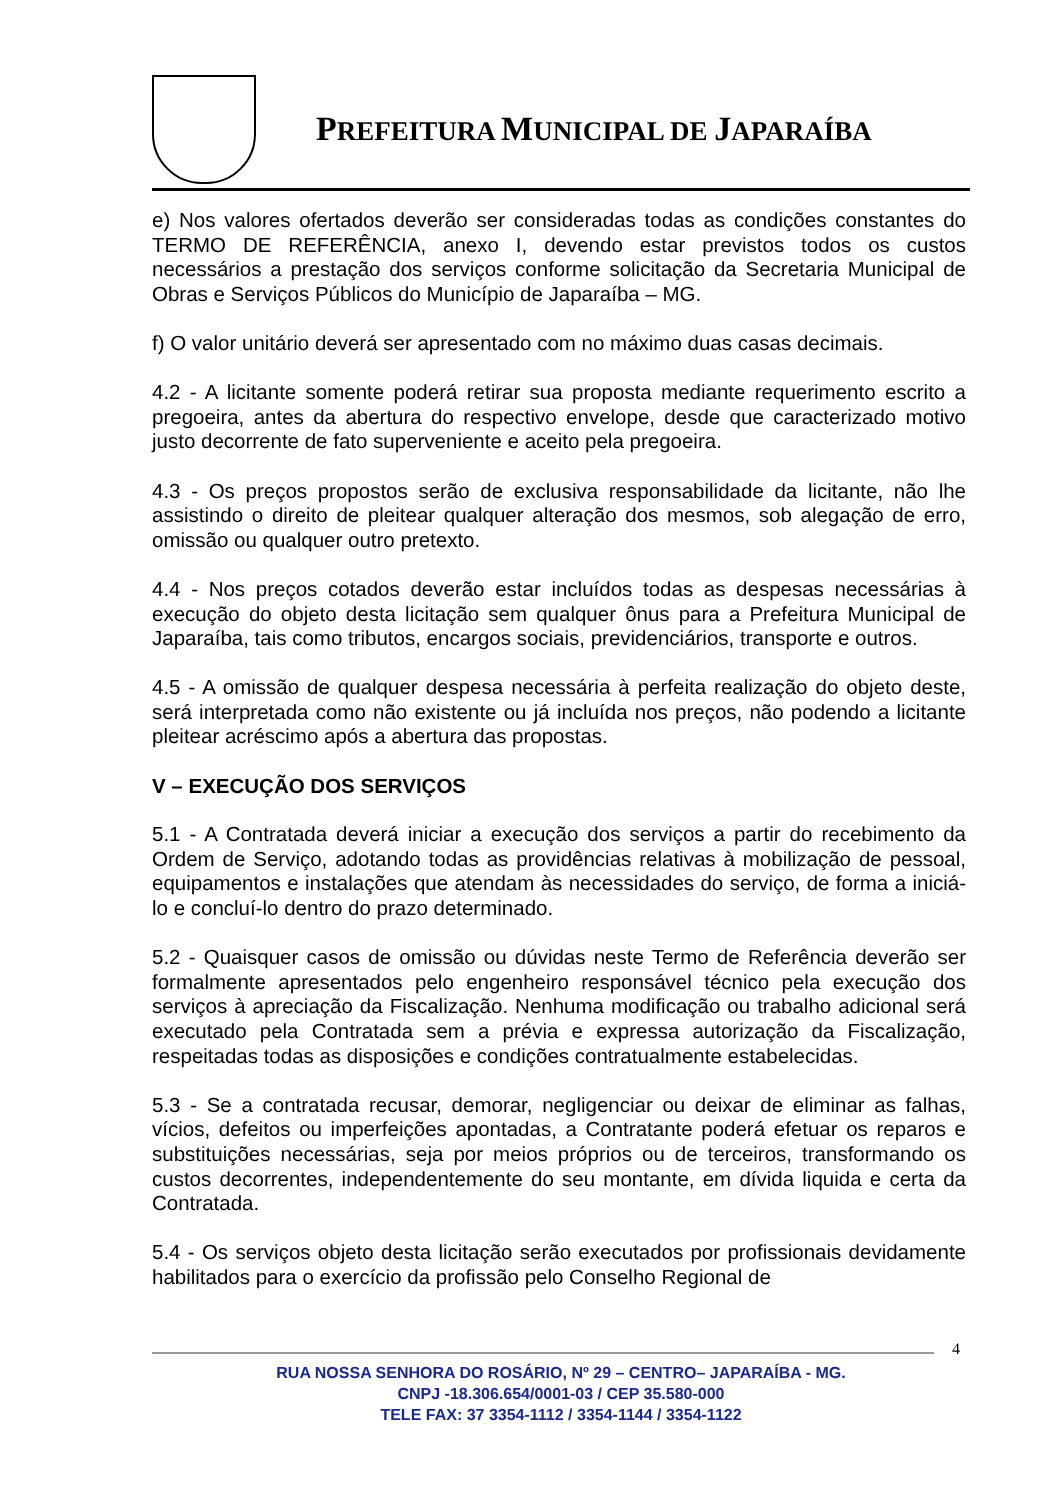PREFEITURA MUNICIPAL DE JAPARAÍBA
e) Nos valores ofertados deverão ser consideradas todas as condições constantes do TERMO DE REFERÊNCIA, anexo I, devendo estar previstos todos os custos necessários a prestação dos serviços conforme solicitação da Secretaria Municipal de Obras e Serviços Públicos do Município de Japaraíba – MG.
f) O valor unitário deverá ser apresentado com no máximo duas casas decimais.
4.2 - A licitante somente poderá retirar sua proposta mediante requerimento escrito a pregoeira, antes da abertura do respectivo envelope, desde que caracterizado motivo justo decorrente de fato superveniente e aceito pela pregoeira.
4.3 - Os preços propostos serão de exclusiva responsabilidade da licitante, não lhe assistindo o direito de pleitear qualquer alteração dos mesmos, sob alegação de erro, omissão ou qualquer outro pretexto.
4.4 - Nos preços cotados deverão estar incluídos todas as despesas necessárias à execução do objeto desta licitação sem qualquer ônus para a Prefeitura Municipal de Japaraíba, tais como tributos, encargos sociais, previdenciários, transporte e outros.
4.5 - A omissão de qualquer despesa necessária à perfeita realização do objeto deste, será interpretada como não existente ou já incluída nos preços, não podendo a licitante pleitear acréscimo após a abertura das propostas.
V – EXECUÇÃO DOS SERVIÇOS
5.1 - A Contratada deverá iniciar a execução dos serviços a partir do recebimento da Ordem de Serviço, adotando todas as providências relativas à mobilização de pessoal, equipamentos e instalações que atendam às necessidades do serviço, de forma a iniciá-lo e concluí-lo dentro do prazo determinado.
5.2 - Quaisquer casos de omissão ou dúvidas neste Termo de Referência deverão ser formalmente apresentados pelo engenheiro responsável técnico pela execução dos serviços à apreciação da Fiscalização. Nenhuma modificação ou trabalho adicional será executado pela Contratada sem a prévia e expressa autorização da Fiscalização, respeitadas todas as disposições e condições contratualmente estabelecidas.
5.3 - Se a contratada recusar, demorar, negligenciar ou deixar de eliminar as falhas, vícios, defeitos ou imperfeições apontadas, a Contratante poderá efetuar os reparos e substituições necessárias, seja por meios próprios ou de terceiros, transformando os custos decorrentes, independentemente do seu montante, em dívida liquida e certa da Contratada.
5.4 - Os serviços objeto desta licitação serão executados por profissionais devidamente habilitados para o exercício da profissão pelo Conselho Regional de
4
RUA NOSSA SENHORA DO ROSÁRIO, Nº 29 – CENTRO– JAPARAÍBA - MG.
CNPJ -18.306.654/0001-03 / CEP 35.580-000
TELE FAX: 37 3354-1112 / 3354-1144 / 3354-1122